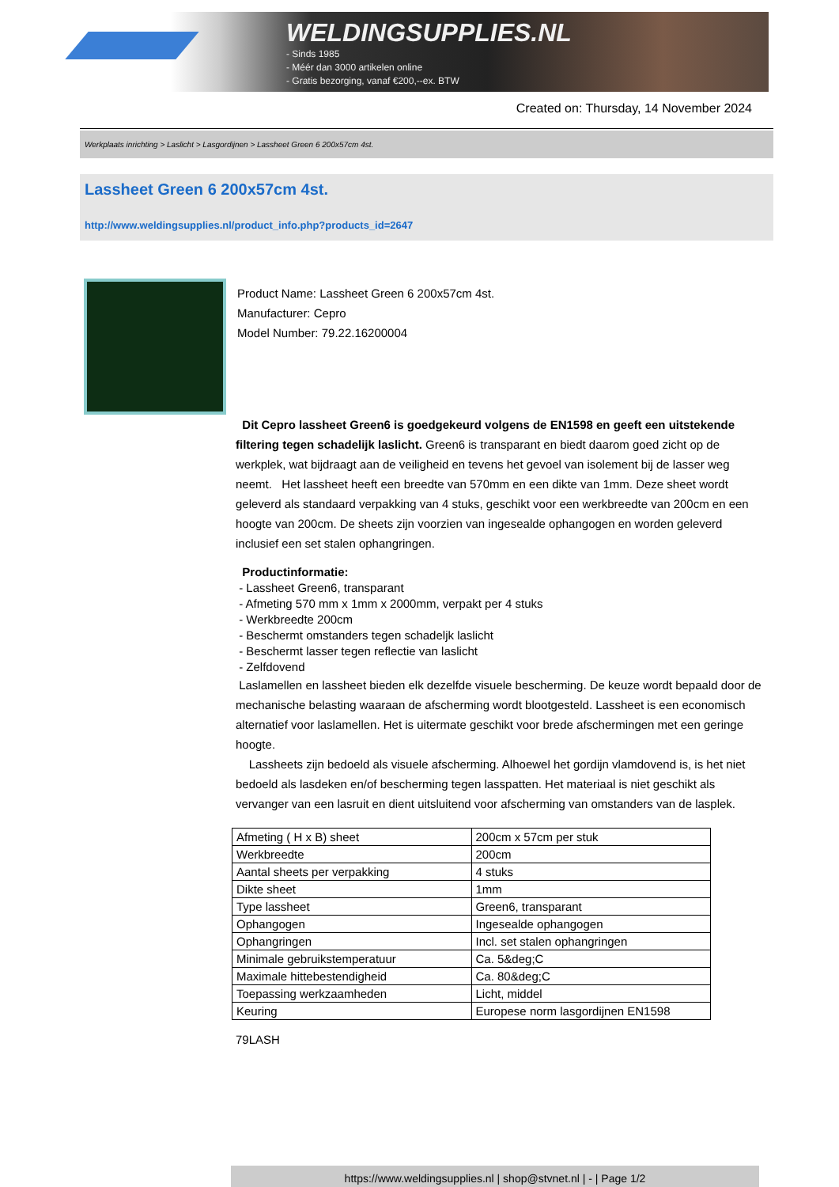WELDINGSUPPLIES.NL
- Sinds 1985
- Méér dan 3000 artikelen online
- Gratis bezorging, vanaf €200,--ex. BTW
Created on: Thursday, 14 November 2024
Werkplaats inrichting > Laslicht > Lasgordijnen > Lassheet Green 6 200x57cm 4st.
Lassheet Green 6 200x57cm 4st.
http://www.weldingsupplies.nl/product_info.php?products_id=2647
Product Name: Lassheet Green 6 200x57cm 4st.
Manufacturer: Cepro
Model Number: 79.22.16200004
Dit Cepro lassheet Green6 is goedgekeurd volgens de EN1598 en geeft een uitstekende filtering tegen schadelijk laslicht. Green6 is transparant en biedt daarom goed zicht op de werkplek, wat bijdraagt aan de veiligheid en tevens het gevoel van isolement bij de lasser weg neemt. Het lassheet heeft een breedte van 570mm en een dikte van 1mm. Deze sheet wordt geleverd als standaard verpakking van 4 stuks, geschikt voor een werkbreedte van 200cm en een hoogte van 200cm. De sheets zijn voorzien van ingesealde ophangogen en worden geleverd inclusief een set stalen ophangringen.
Productinformatie:
- Lassheet Green6, transparant
- Afmeting 570 mm x 1mm x 2000mm, verpakt per 4 stuks
- Werkbreedte 200cm
- Beschermt omstanders tegen schadeljk laslicht
- Beschermt lasser tegen reflectie van laslicht
- Zelfdovend
Laslamellen en lassheet bieden elk dezelfde visuele bescherming. De keuze wordt bepaald door de mechanische belasting waaraan de afscherming wordt blootgesteld. Lassheet is een economisch alternatief voor laslamellen. Het is uitermate geschikt voor brede afschermingen met een geringe hoogte.
Lassheets zijn bedoeld als visuele afscherming. Alhoewel het gordijn vlamdovend is, is het niet bedoeld als lasdeken en/of bescherming tegen lasspatten. Het materiaal is niet geschikt als vervanger van een lasruit en dient uitsluitend voor afscherming van omstanders van de lasplek.
| Afmeting ( H x B) sheet | 200cm x 57cm per stuk |
| Werkbreedte | 200cm |
| Aantal sheets per verpakking | 4 stuks |
| Dikte sheet | 1mm |
| Type lassheet | Green6, transparant |
| Ophangogen | Ingesealde ophangogen |
| Ophangringen | Incl. set stalen ophangringen |
| Minimale gebruikstemperatuur | Ca. 5&deg;C |
| Maximale hittebestendigheid | Ca. 80&deg;C |
| Toepassing werkzaamheden | Licht, middel |
| Keuring | Europese norm lasgordijnen EN1598 |
79LASH
https://www.weldingsupplies.nl | shop@stvnet.nl | - | Page 1/2